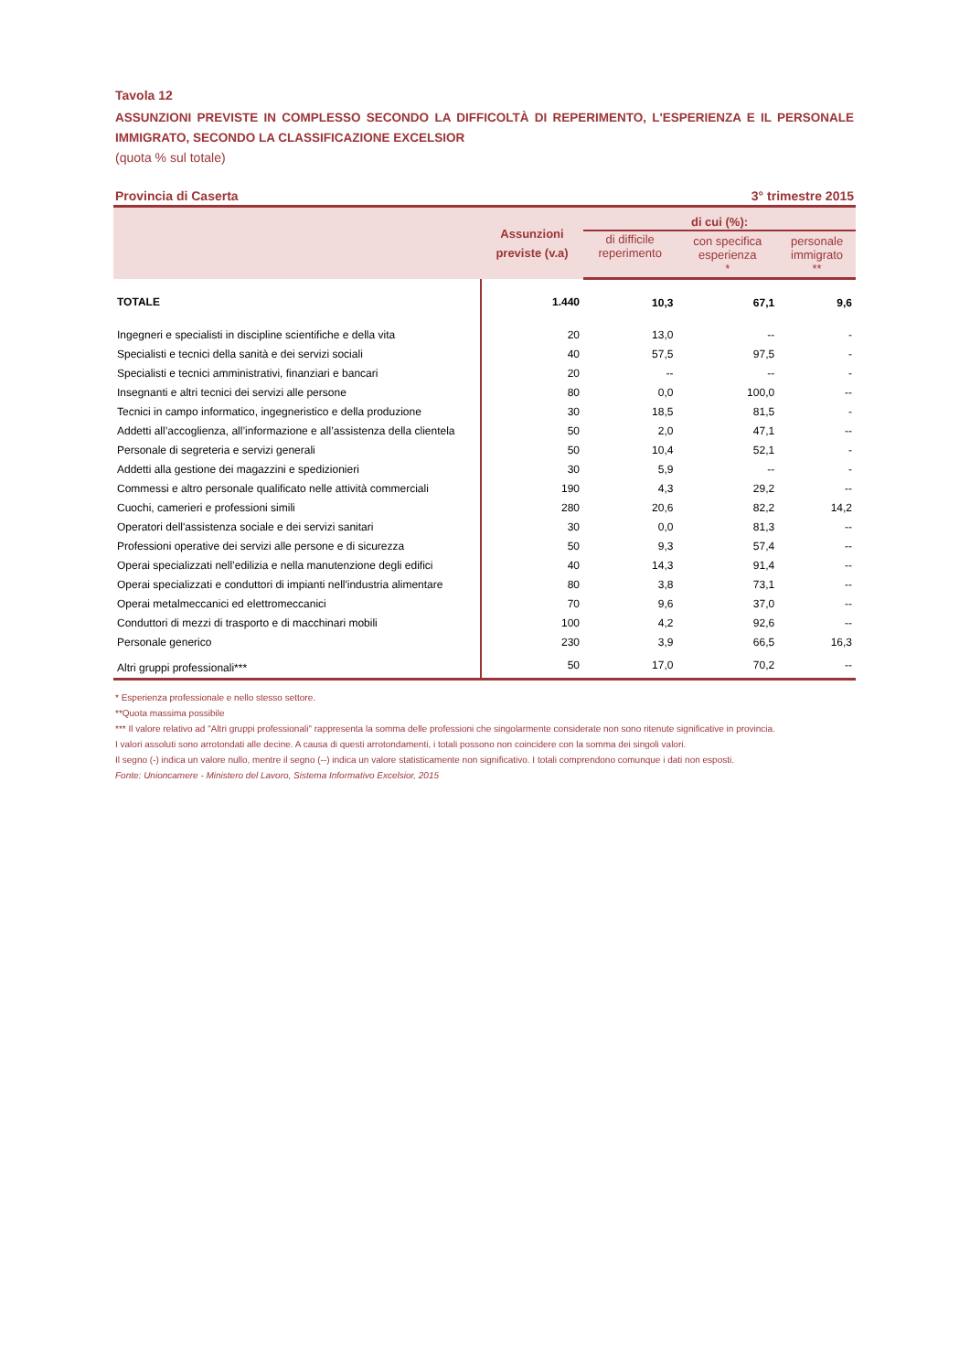Tavola 12
ASSUNZIONI PREVISTE IN COMPLESSO SECONDO LA DIFFICOLTÀ DI REPERIMENTO, L'ESPERIENZA E IL PERSONALE IMMIGRATO, SECONDO LA CLASSIFICAZIONE EXCELSIOR
(quota % sul totale)
Provincia di Caserta 3° trimestre 2015
| | Assunzioni previste (v.a) | di cui (%): | | |
| --- | --- | --- | --- | --- |
| | | di difficile reperimento | con specifica esperienza * | personale immigrato ** |
| TOTALE | 1.440 | 10,3 | 67,1 | 9,6 |
| Ingegneri e specialisti in discipline scientifiche e della vita | 20 | 13,0 | -- | - |
| Specialisti e tecnici della sanità e dei servizi sociali | 40 | 57,5 | 97,5 | - |
| Specialisti e tecnici amministrativi, finanziari e bancari | 20 | -- | -- | - |
| Insegnanti e altri tecnici dei servizi alle persone | 80 | 0,0 | 100,0 | -- |
| Tecnici in campo informatico, ingegneristico e della produzione | 30 | 18,5 | 81,5 | - |
| Addetti all’accoglienza, all’informazione e all’assistenza della clientela | 50 | 2,0 | 47,1 | -- |
| Personale di segreteria e servizi generali | 50 | 10,4 | 52,1 | - |
| Addetti alla gestione dei magazzini e spedizionieri | 30 | 5,9 | -- | - |
| Commessi e altro personale qualificato nelle attività commerciali | 190 | 4,3 | 29,2 | -- |
| Cuochi, camerieri e professioni simili | 280 | 20,6 | 82,2 | 14,2 |
| Operatori dell'assistenza sociale e dei servizi sanitari | 30 | 0,0 | 81,3 | -- |
| Professioni operative dei servizi alle persone e di sicurezza | 50 | 9,3 | 57,4 | -- |
| Operai specializzati nell’edilizia e nella manutenzione degli edifici | 40 | 14,3 | 91,4 | -- |
| Operai specializzati e conduttori di impianti nell'industria alimentare | 80 | 3,8 | 73,1 | -- |
| Operai metalmeccanici ed elettromeccanici | 70 | 9,6 | 37,0 | -- |
| Conduttori di mezzi di trasporto e di macchinari mobili | 100 | 4,2 | 92,6 | -- |
| Personale generico | 230 | 3,9 | 66,5 | 16,3 |
| Altri gruppi professionali*** | 50 | 17,0 | 70,2 | -- |
* Esperienza professionale e nello stesso settore.
**Quota massima possibile
*** Il valore relativo ad "Altri gruppi professionali" rappresenta la somma delle professioni che singolarmente considerate non sono ritenute significative in provincia.
I valori assoluti sono arrotondati alle decine. A causa di questi arrotondamenti, i totali possono non coincidere con la somma dei singoli valori.
Il segno (-) indica un valore nullo, mentre il segno (--) indica un valore statisticamente non significativo. I totali comprendono comunque i dati non esposti.
Fonte: Unioncamere - Ministero del Lavoro, Sistema Informativo Excelsior, 2015